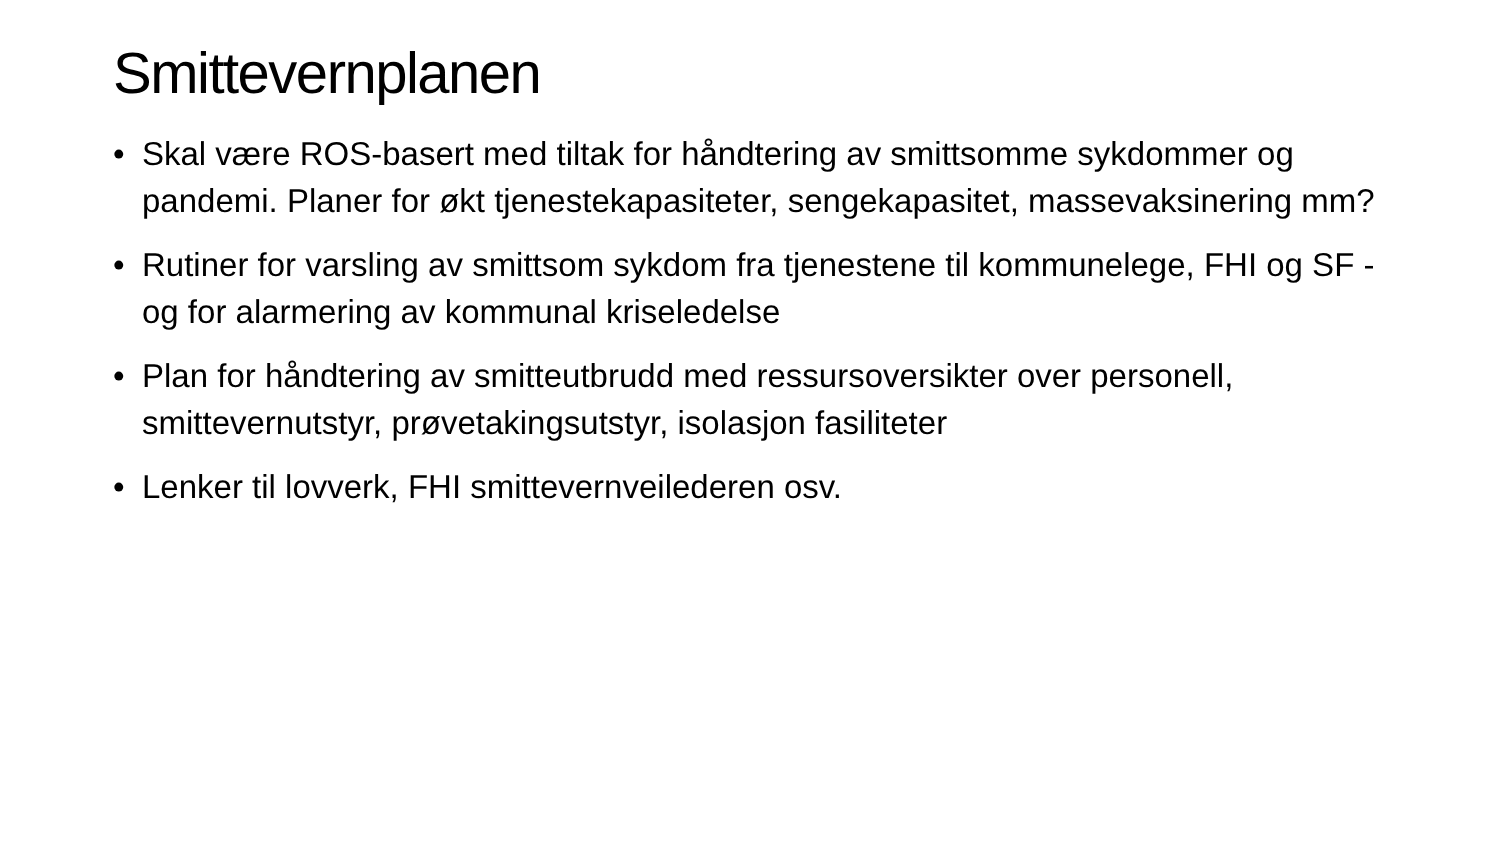Smittevernplanen
• Skal være ROS-basert med tiltak for håndtering av smittsomme sykdommer og pandemi. Planer for økt tjenestekapasiteter, sengekapasitet, massevaksinering mm?
• Rutiner for varsling av smittsom sykdom fra tjenestene til kommunelege, FHI og SF - og for alarmering av kommunal kriseledelse
• Plan for håndtering av smitteutbrudd med ressursoversikter over personell, smittevernutstyr, prøvetakingsutstyr, isolasjon fasiliteter
• Lenker til lovverk, FHI smittevernveilederen osv.